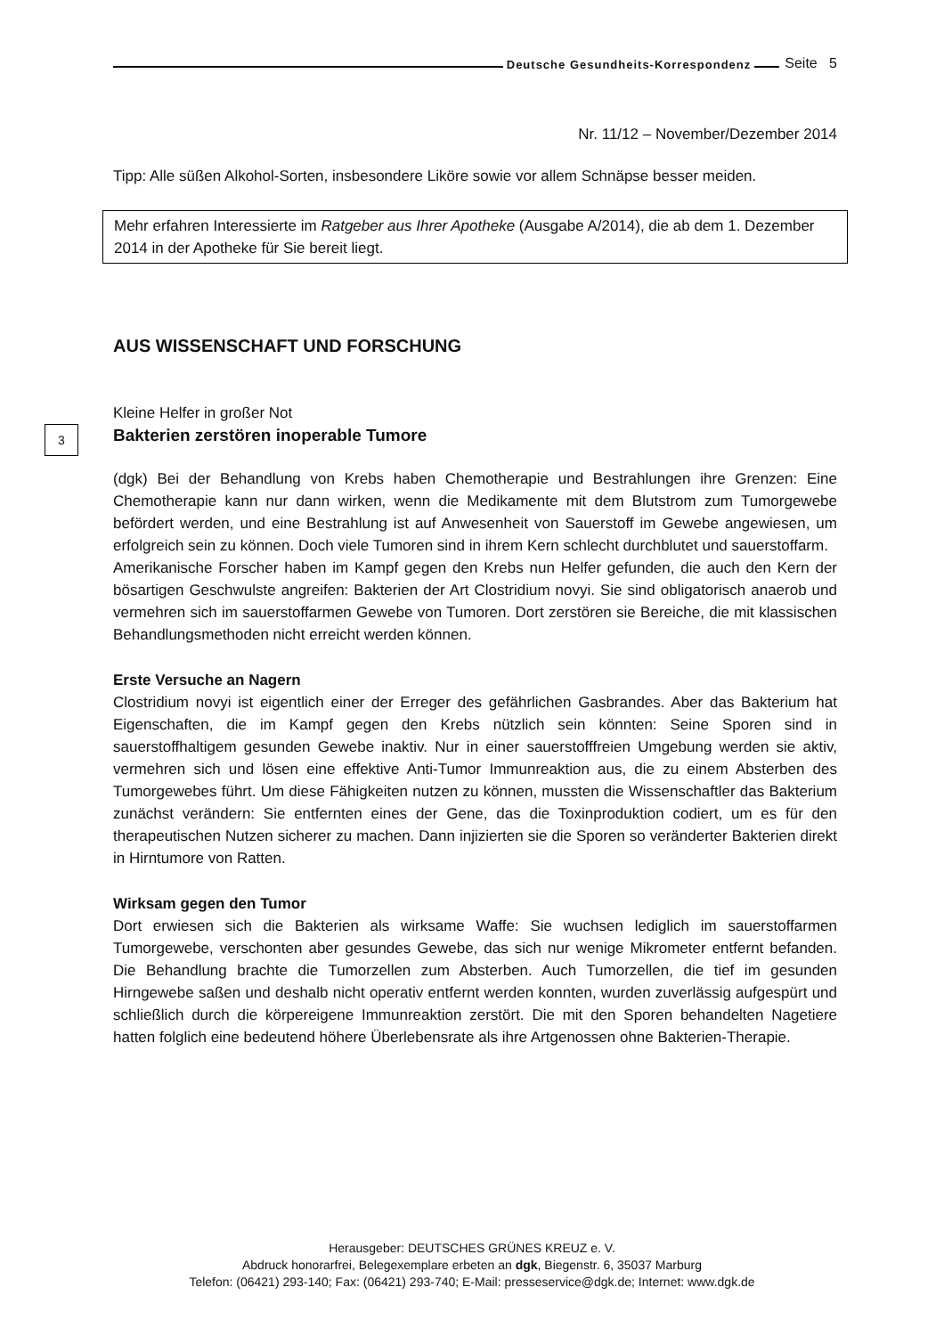Deutsche Gesundheits-Korrespondenz Seite 5
Nr. 11/12 – November/Dezember 2014
Tipp: Alle süßen Alkohol-Sorten, insbesondere Liköre sowie vor allem Schnäpse besser meiden.
Mehr erfahren Interessierte im Ratgeber aus Ihrer Apotheke (Ausgabe A/2014), die ab dem 1. Dezember 2014 in der Apotheke für Sie bereit liegt.
AUS WISSENSCHAFT UND FORSCHUNG
Kleine Helfer in großer Not
Bakterien zerstören inoperable Tumore
(dgk) Bei der Behandlung von Krebs haben Chemotherapie und Bestrahlungen ihre Grenzen: Eine Chemotherapie kann nur dann wirken, wenn die Medikamente mit dem Blutstrom zum Tumorgewebe befördert werden, und eine Bestrahlung ist auf Anwesenheit von Sauerstoff im Gewebe angewiesen, um erfolgreich sein zu können. Doch viele Tumoren sind in ihrem Kern schlecht durchblutet und sauerstoffarm.
Amerikanische Forscher haben im Kampf gegen den Krebs nun Helfer gefunden, die auch den Kern der bösartigen Geschwulste angreifen: Bakterien der Art Clostridium novyi. Sie sind obligatorisch anaerob und vermehren sich im sauerstoffarmen Gewebe von Tumoren. Dort zerstören sie Bereiche, die mit klassischen Behandlungsmethoden nicht erreicht werden können.
Erste Versuche an Nagern
Clostridium novyi ist eigentlich einer der Erreger des gefährlichen Gasbrandes. Aber das Bakterium hat Eigenschaften, die im Kampf gegen den Krebs nützlich sein könnten: Seine Sporen sind in sauerstoffhaltigem gesunden Gewebe inaktiv. Nur in einer sauerstofffreien Umgebung werden sie aktiv, vermehren sich und lösen eine effektive Anti-Tumor Immunreaktion aus, die zu einem Absterben des Tumorgewebes führt. Um diese Fähigkeiten nutzen zu können, mussten die Wissenschaftler das Bakterium zunächst verändern: Sie entfernten eines der Gene, das die Toxinproduktion codiert, um es für den therapeutischen Nutzen sicherer zu machen. Dann injizierten sie die Sporen so veränderter Bakterien direkt in Hirntumore von Ratten.
Wirksam gegen den Tumor
Dort erwiesen sich die Bakterien als wirksame Waffe: Sie wuchsen lediglich im sauerstoffarmen Tumorgewebe, verschonten aber gesundes Gewebe, das sich nur wenige Mikrometer entfernt befanden. Die Behandlung brachte die Tumorzellen zum Absterben. Auch Tumorzellen, die tief im gesunden Hirngewebe saßen und deshalb nicht operativ entfernt werden konnten, wurden zuverlässig aufgespürt und schließlich durch die körpereigene Immunreaktion zerstört. Die mit den Sporen behandelten Nagetiere hatten folglich eine bedeutend höhere Überlebensrate als ihre Artgenossen ohne Bakterien-Therapie.
3
Herausgeber: DEUTSCHES GRÜNES KREUZ e. V.
Abdruck honorarfrei, Belegexemplare erbeten an dgk, Biegenstr. 6, 35037 Marburg
Telefon: (06421) 293-140; Fax: (06421) 293-740; E-Mail: presseservice@dgk.de; Internet: www.dgk.de